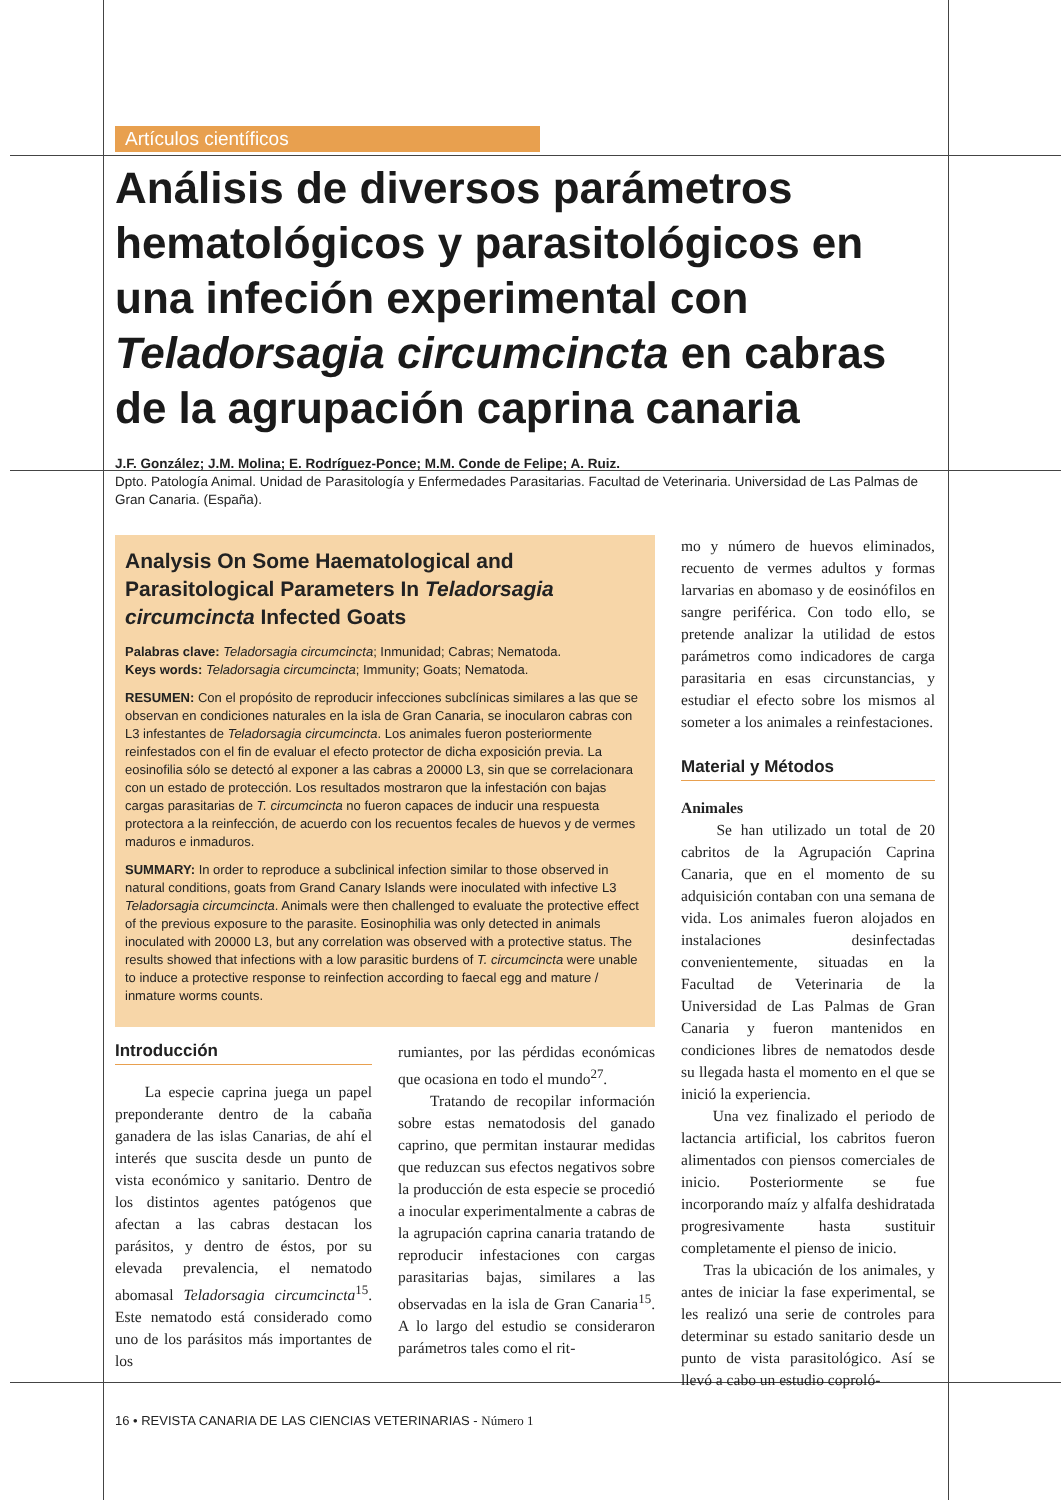Artículos científicos
Análisis de diversos parámetros hematológicos y parasitológicos en una infeción experimental con Teladorsagia circumcincta en cabras de la agrupación caprina canaria
J.F. González; J.M. Molina; E. Rodríguez-Ponce; M.M. Conde de Felipe; A. Ruiz.
Dpto. Patología Animal. Unidad de Parasitología y Enfermedades Parasitarias. Facultad de Veterinaria. Universidad de Las Palmas de Gran Canaria. (España).
Analysis On Some Haematological and Parasitological Parameters In Teladorsagia circumcincta Infected Goats
Palabras clave: Teladorsagia circumcincta; Inmunidad; Cabras; Nematoda.
Keys words: Teladorsagia circumcincta; Immunity; Goats; Nematoda.
RESUMEN: Con el propósito de reproducir infecciones subclínicas similares a las que se observan en condiciones naturales en la isla de Gran Canaria, se inocularon cabras con L3 infestantes de Teladorsagia circumcincta. Los animales fueron posteriormente reinfestados con el fin de evaluar el efecto protector de dicha exposición previa. La eosinofilia sólo se detectó al exponer a las cabras a 20000 L3, sin que se correlacionara con un estado de protección. Los resultados mostraron que la infestación con bajas cargas parasitarias de T. circumcincta no fueron capaces de inducir una respuesta protectora a la reinfección, de acuerdo con los recuentos fecales de huevos y de vermes maduros e inmaduros.
SUMMARY: In order to reproduce a subclinical infection similar to those observed in natural conditions, goats from Grand Canary Islands were inoculated with infective L3 Teladorsagia circumcincta. Animals were then challenged to evaluate the protective effect of the previous exposure to the parasite. Eosinophilia was only detected in animals inoculated with 20000 L3, but any correlation was observed with a protective status. The results showed that infections with a low parasitic burdens of T. circumcincta were unable to induce a protective response to reinfection according to faecal egg and mature / inmature worms counts.
Introducción
La especie caprina juega un papel preponderante dentro de la cabaña ganadera de las islas Canarias, de ahí el interés que suscita desde un punto de vista económico y sanitario. Dentro de los distintos agentes patógenos que afectan a las cabras destacan los parásitos, y dentro de éstos, por su elevada prevalencia, el nematodo abomasal Teladorsagia circumcincta<sup>15</sup>. Este nematodo está considerado como uno de los parásitos más importantes de los
rumiantes, por las pérdidas económicas que ocasiona en todo el mundo<sup>27</sup>.
Tratando de recopilar información sobre estas nematodosis del ganado caprino, que permitan instaurar medidas que reduzcan sus efectos negativos sobre la producción de esta especie se procedió a inocular experimentalmente a cabras de la agrupación caprina canaria tratando de reproducir infestaciones con cargas parasitarias bajas, similares a las observadas en la isla de Gran Canaria<sup>15</sup>. A lo largo del estudio se consideraron parámetros tales como el rit-
mo y número de huevos eliminados, recuento de vermes adultos y formas larvarias en abomaso y de eosinófilos en sangre periférica. Con todo ello, se pretende analizar la utilidad de estos parámetros como indicadores de carga parasitaria en esas circunstancias, y estudiar el efecto sobre los mismos al someter a los animales a reinfestaciones.
Material y Métodos
Animales
Se han utilizado un total de 20 cabritos de la Agrupación Caprina Canaria, que en el momento de su adquisición contaban con una semana de vida. Los animales fueron alojados en instalaciones desinfectadas convenientemente, situadas en la Facultad de Veterinaria de la Universidad de Las Palmas de Gran Canaria y fueron mantenidos en condiciones libres de nematodos desde su llegada hasta el momento en el que se inició la experiencia.
Una vez finalizado el periodo de lactancia artificial, los cabritos fueron alimentados con piensos comerciales de inicio. Posteriormente se fue incorporando maíz y alfalfa deshidratada progresivamente hasta sustituir completamente el pienso de inicio.
Tras la ubicación de los animales, y antes de iniciar la fase experimental, se les realizó una serie de controles para determinar su estado sanitario desde un punto de vista parasitológico. Así se llevó a cabo un estudio coproló-
16 • REVISTA CANARIA DE LAS CIENCIAS VETERINARIAS - Número 1